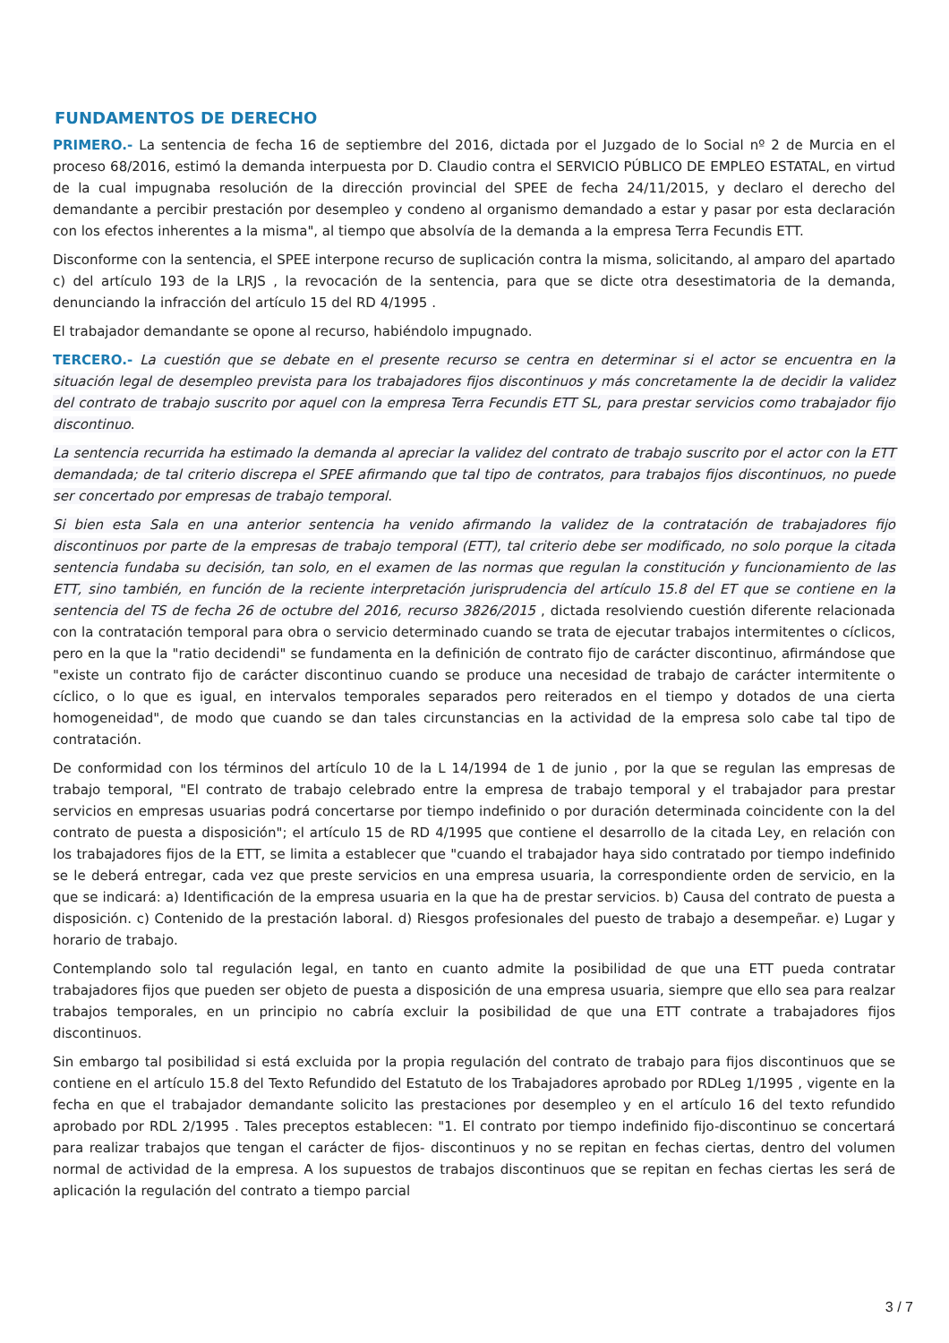FUNDAMENTOS DE DERECHO
PRIMERO.- La sentencia de fecha 16 de septiembre del 2016, dictada por el Juzgado de lo Social nº 2 de Murcia en el proceso 68/2016, estimó la demanda interpuesta por D. Claudio contra el SERVICIO PÚBLICO DE EMPLEO ESTATAL, en virtud de la cual impugnaba resolución de la dirección provincial del SPEE de fecha 24/11/2015, y declaro el derecho del demandante a percibir prestación por desempleo y condeno al organismo demandado a estar y pasar por esta declaración con los efectos inherentes a la misma", al tiempo que absolvía de la demanda a la empresa Terra Fecundis ETT.
Disconforme con la sentencia, el SPEE interpone recurso de suplicación contra la misma, solicitando, al amparo del apartado c) del artículo 193 de la LRJS , la revocación de la sentencia, para que se dicte otra desestimatoria de la demanda, denunciando la infracción del artículo 15 del RD 4/1995 .
El trabajador demandante se opone al recurso, habiéndolo impugnado.
TERCERO.- La cuestión que se debate en el presente recurso se centra en determinar si el actor se encuentra en la situación legal de desempleo prevista para los trabajadores fijos discontinuos y más concretamente la de decidir la validez del contrato de trabajo suscrito por aquel con la empresa Terra Fecundis ETT SL, para prestar servicios como trabajador fijo discontinuo.
La sentencia recurrida ha estimado la demanda al apreciar la validez del contrato de trabajo suscrito por el actor con la ETT demandada; de tal criterio discrepa el SPEE afirmando que tal tipo de contratos, para trabajos fijos discontinuos, no puede ser concertado por empresas de trabajo temporal.
Si bien esta Sala en una anterior sentencia ha venido afirmando la validez de la contratación de trabajadores fijo discontinuos por parte de la empresas de trabajo temporal (ETT), tal criterio debe ser modificado, no solo porque la citada sentencia fundaba su decisión, tan solo, en el examen de las normas que regulan la constitución y funcionamiento de las ETT, sino también, en función de la reciente interpretación jurisprudencia del artículo 15.8 del ET que se contiene en la sentencia del TS de fecha 26 de octubre del 2016, recurso 3826/2015 , dictada resolviendo cuestión diferente relacionada con la contratación temporal para obra o servicio determinado cuando se trata de ejecutar trabajos intermitentes o cíclicos, pero en la que la "ratio decidendi" se fundamenta en la definición de contrato fijo de carácter discontinuo, afirmándose que "existe un contrato fijo de carácter discontinuo cuando se produce una necesidad de trabajo de carácter intermitente o cíclico, o lo que es igual, en intervalos temporales separados pero reiterados en el tiempo y dotados de una cierta homogeneidad", de modo que cuando se dan tales circunstancias en la actividad de la empresa solo cabe tal tipo de contratación.
De conformidad con los términos del artículo 10 de la L 14/1994 de 1 de junio , por la que se regulan las empresas de trabajo temporal, "El contrato de trabajo celebrado entre la empresa de trabajo temporal y el trabajador para prestar servicios en empresas usuarias podrá concertarse por tiempo indefinido o por duración determinada coincidente con la del contrato de puesta a disposición"; el artículo 15 de RD 4/1995 que contiene el desarrollo de la citada Ley, en relación con los trabajadores fijos de la ETT, se limita a establecer que "cuando el trabajador haya sido contratado por tiempo indefinido se le deberá entregar, cada vez que preste servicios en una empresa usuaria, la correspondiente orden de servicio, en la que se indicará: a) Identificación de la empresa usuaria en la que ha de prestar servicios. b) Causa del contrato de puesta a disposición. c) Contenido de la prestación laboral. d) Riesgos profesionales del puesto de trabajo a desempeñar. e) Lugar y horario de trabajo.
Contemplando solo tal regulación legal, en tanto en cuanto admite la posibilidad de que una ETT pueda contratar trabajadores fijos que pueden ser objeto de puesta a disposición de una empresa usuaria, siempre que ello sea para realzar trabajos temporales, en un principio no cabría excluir la posibilidad de que una ETT contrate a trabajadores fijos discontinuos.
Sin embargo tal posibilidad si está excluida por la propia regulación del contrato de trabajo para fijos discontinuos que se contiene en el artículo 15.8 del Texto Refundido del Estatuto de los Trabajadores aprobado por RDLeg 1/1995 , vigente en la fecha en que el trabajador demandante solicito las prestaciones por desempleo y en el artículo 16 del texto refundido aprobado por RDL 2/1995 . Tales preceptos establecen: "1. El contrato por tiempo indefinido fijo-discontinuo se concertará para realizar trabajos que tengan el carácter de fijos- discontinuos y no se repitan en fechas ciertas, dentro del volumen normal de actividad de la empresa. A los supuestos de trabajos discontinuos que se repitan en fechas ciertas les será de aplicación la regulación del contrato a tiempo parcial
3 / 7